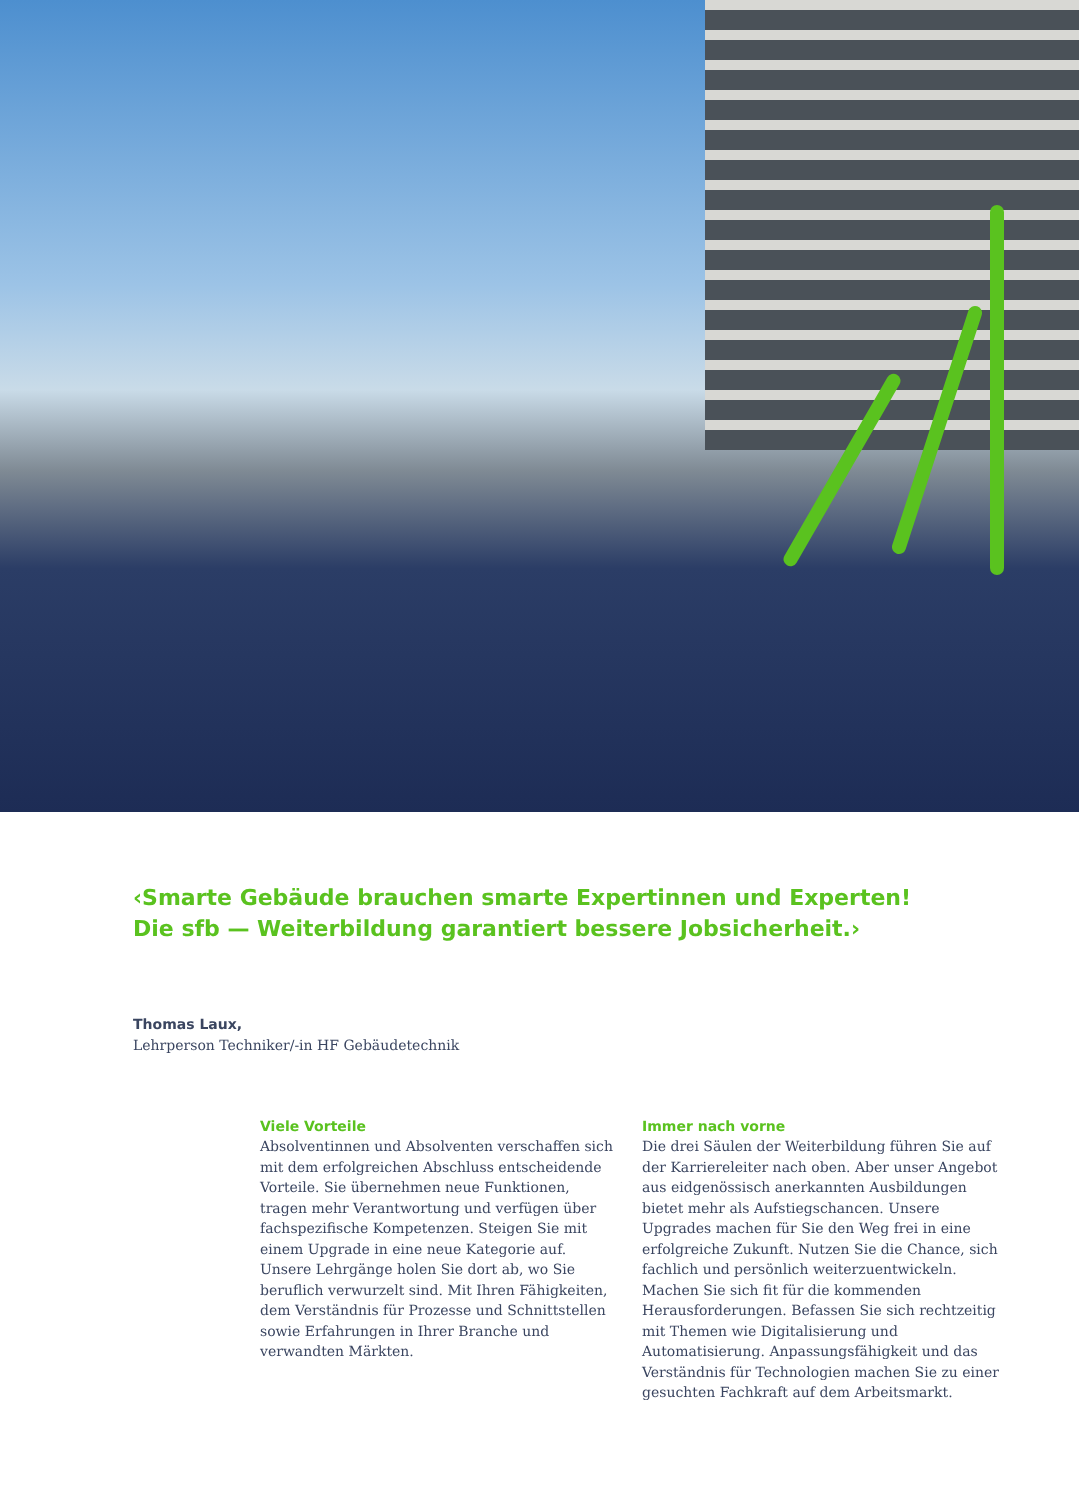‹Smarte Gebäude brauchen smarte Expertinnen und Experten!
Die sfb — Weiterbildung garantiert bessere Jobsicherheit.›
Thomas Laux,
Lehrperson Techniker/-in HF Gebäudetechnik
Viele Vorteile
Absolventinnen und Absolventen verschaffen sich mit dem erfolgreichen Abschluss entscheidende Vorteile. Sie übernehmen neue Funktionen, tragen mehr Verantwortung und verfügen über fachspezifische Kompetenzen. Steigen Sie mit einem Upgrade in eine neue Kategorie auf. Unsere Lehrgänge holen Sie dort ab, wo Sie beruflich verwurzelt sind. Mit Ihren Fähigkeiten, dem Verständnis für Prozesse und Schnittstellen sowie Erfahrungen in Ihrer Branche und verwandten Märkten.
Immer nach vorne
Die drei Säulen der Weiterbildung führen Sie auf der Karriereleiter nach oben. Aber unser Angebot aus eidgenössisch anerkannten Ausbildungen bietet mehr als Aufstiegschancen. Unsere Upgrades machen für Sie den Weg frei in eine erfolgreiche Zukunft. Nutzen Sie die Chance, sich fachlich und persönlich weiterzuentwickeln. Machen Sie sich fit für die kommenden Herausforderungen. Befassen Sie sich rechtzeitig mit Themen wie Digitalisierung und Automatisierung. Anpassungsfähigkeit und das Verständnis für Technologien machen Sie zu einer gesuchten Fachkraft auf dem Arbeitsmarkt.